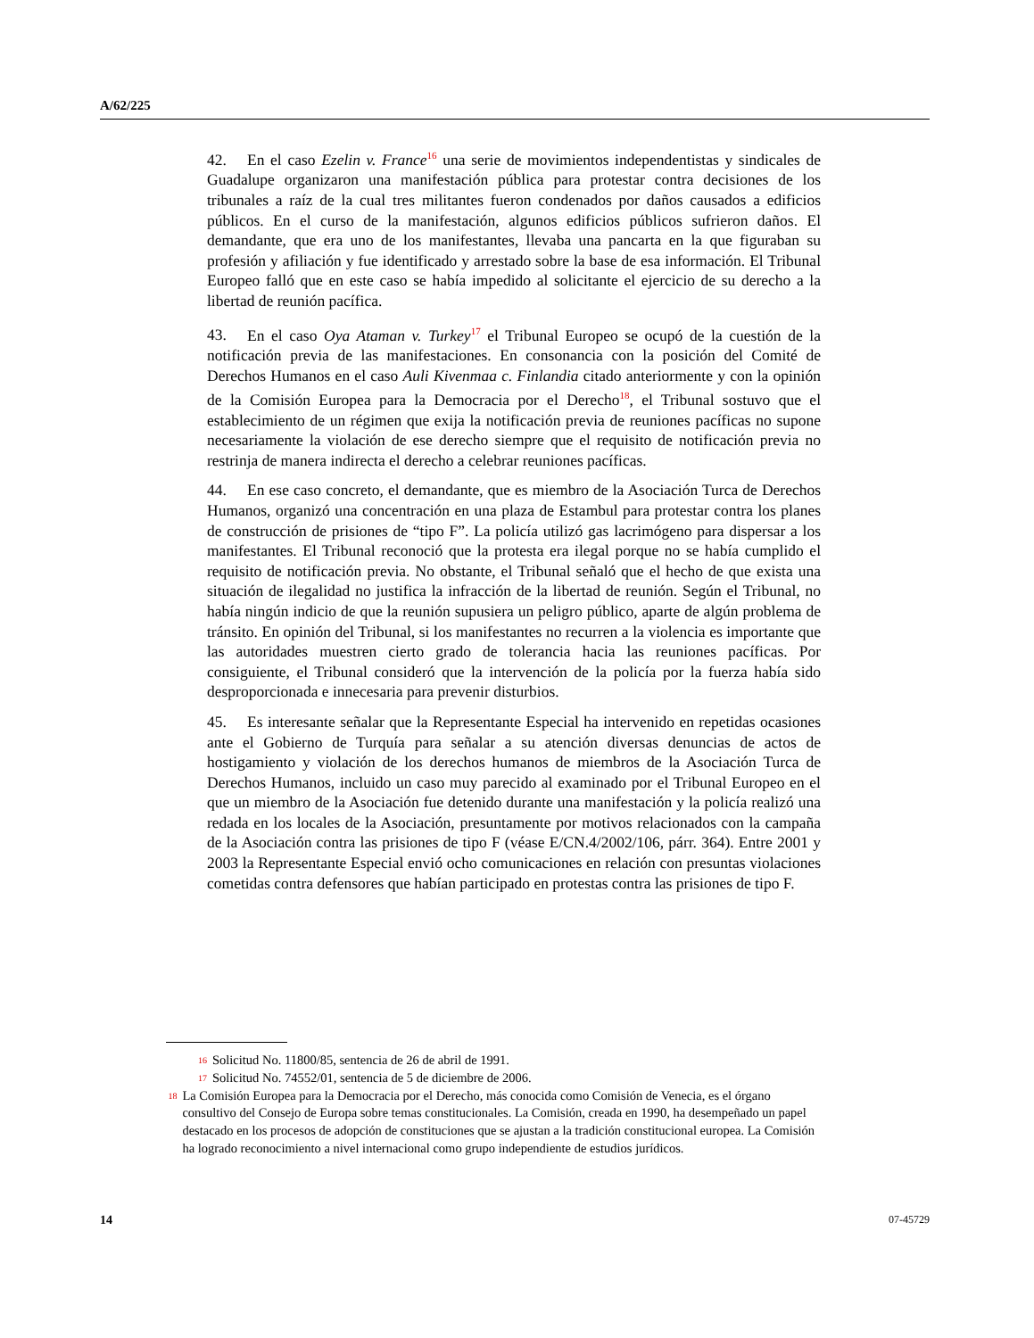A/62/225
42. En el caso Ezelin v. France<sup>16</sup> una serie de movimientos independentistas y sindicales de Guadalupe organizaron una manifestación pública para protestar contra decisiones de los tribunales a raíz de la cual tres militantes fueron condenados por daños causados a edificios públicos. En el curso de la manifestación, algunos edificios públicos sufrieron daños. El demandante, que era uno de los manifestantes, llevaba una pancarta en la que figuraban su profesión y afiliación y fue identificado y arrestado sobre la base de esa información. El Tribunal Europeo falló que en este caso se había impedido al solicitante el ejercicio de su derecho a la libertad de reunión pacífica.
43. En el caso Oya Ataman v. Turkey<sup>17</sup> el Tribunal Europeo se ocupó de la cuestión de la notificación previa de las manifestaciones. En consonancia con la posición del Comité de Derechos Humanos en el caso Auli Kivenmaa c. Finlandia citado anteriormente y con la opinión de la Comisión Europea para la Democracia por el Derecho<sup>18</sup>, el Tribunal sostuvo que el establecimiento de un régimen que exija la notificación previa de reuniones pacíficas no supone necesariamente la violación de ese derecho siempre que el requisito de notificación previa no restrinja de manera indirecta el derecho a celebrar reuniones pacíficas.
44. En ese caso concreto, el demandante, que es miembro de la Asociación Turca de Derechos Humanos, organizó una concentración en una plaza de Estambul para protestar contra los planes de construcción de prisiones de “tipo F”. La policía utilizó gas lacrimógeno para dispersar a los manifestantes. El Tribunal reconoció que la protesta era ilegal porque no se había cumplido el requisito de notificación previa. No obstante, el Tribunal señaló que el hecho de que exista una situación de ilegalidad no justifica la infracción de la libertad de reunión. Según el Tribunal, no había ningún indicio de que la reunión supusiera un peligro público, aparte de algún problema de tránsito. En opinión del Tribunal, si los manifestantes no recurren a la violencia es importante que las autoridades muestren cierto grado de tolerancia hacia las reuniones pacíficas. Por consiguiente, el Tribunal consideró que la intervención de la policía por la fuerza había sido desproporcionada e innecesaria para prevenir disturbios.
45. Es interesante señalar que la Representante Especial ha intervenido en repetidas ocasiones ante el Gobierno de Turquía para señalar a su atención diversas denuncias de actos de hostigamiento y violación de los derechos humanos de miembros de la Asociación Turca de Derechos Humanos, incluido un caso muy parecido al examinado por el Tribunal Europeo en el que un miembro de la Asociación fue detenido durante una manifestación y la policía realizó una redada en los locales de la Asociación, presuntamente por motivos relacionados con la campaña de la Asociación contra las prisiones de tipo F (véase E/CN.4/2002/106, párr. 364). Entre 2001 y 2003 la Representante Especial envió ocho comunicaciones en relación con presuntas violaciones cometidas contra defensores que habían participado en protestas contra las prisiones de tipo F.
16 Solicitud No. 11800/85, sentencia de 26 de abril de 1991.
17 Solicitud No. 74552/01, sentencia de 5 de diciembre de 2006.
18 La Comisión Europea para la Democracia por el Derecho, más conocida como Comisión de Venecia, es el órgano consultivo del Consejo de Europa sobre temas constitucionales. La Comisión, creada en 1990, ha desempeñado un papel destacado en los procesos de adopción de constituciones que se ajustan a la tradición constitucional europea. La Comisión ha logrado reconocimiento a nivel internacional como grupo independiente de estudios jurídicos.
14 07-45729